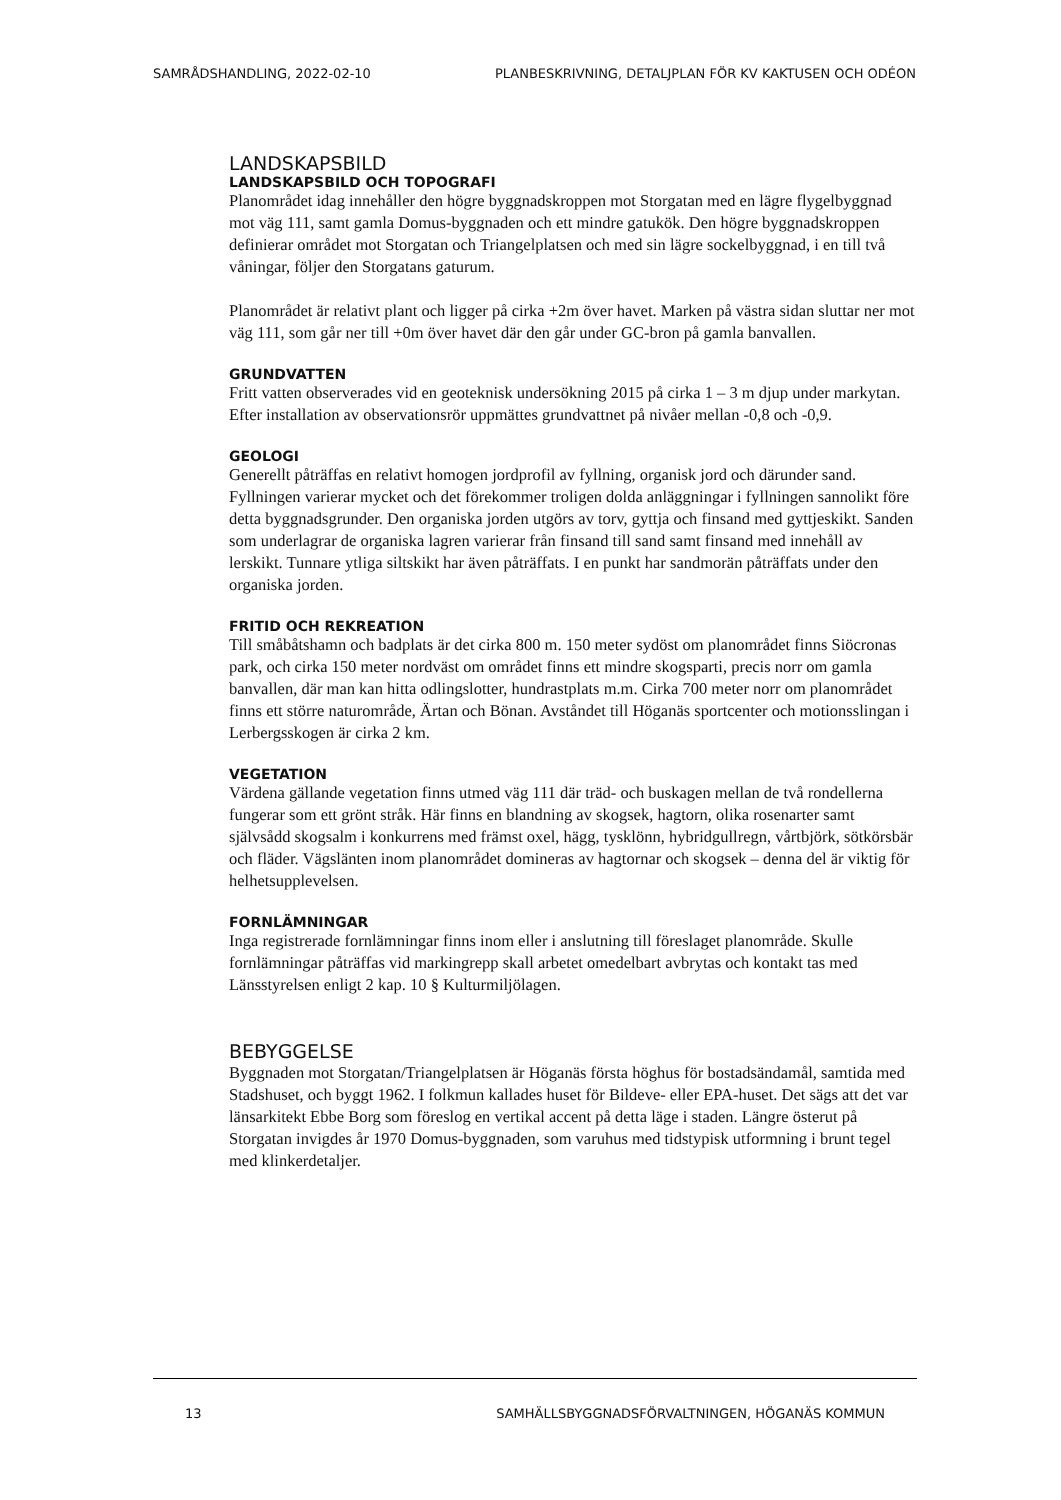SAMRÅDSHANDLING, 2022-02-10 PLANBESKRIVNING, DETALJPLAN FÖR KV KAKTUSEN OCH ODÉON
LANDSKAPSBILD
LANDSKAPSBILD OCH TOPOGRAFI
Planområdet idag innehåller den högre byggnadskroppen mot Storgatan med en lägre flygelbyggnad mot väg 111, samt gamla Domus-byggnaden och ett mindre gatukök. Den högre byggnadskroppen definierar området mot Storgatan och Triangelplatsen och med sin lägre sockelbyggnad, i en till två våningar, följer den Storgatans gaturum.
Planområdet är relativt plant och ligger på cirka +2m över havet. Marken på västra sidan sluttar ner mot väg 111, som går ner till +0m över havet där den går under GC-bron på gamla banvallen.
GRUNDVATTEN
Fritt vatten observerades vid en geoteknisk undersökning 2015 på cirka 1 – 3 m djup under markytan. Efter installation av observationsrör uppmättes grundvattnet på nivåer mellan -0,8 och -0,9.
GEOLOGI
Generellt påträffas en relativt homogen jordprofil av fyllning, organisk jord och därunder sand. Fyllningen varierar mycket och det förekommer troligen dolda anläggningar i fyllningen sannolikt före detta byggnadsgrunder. Den organiska jorden utgörs av torv, gyttja och finsand med gyttjeskikt. Sanden som underlagrar de organiska lagren varierar från finsand till sand samt finsand med innehåll av lerskikt. Tunnare ytliga siltskikt har även påträffats. I en punkt har sandmorän påträffats under den organiska jorden.
FRITID OCH REKREATION
Till småbåtshamn och badplats är det cirka 800 m. 150 meter sydöst om planområdet finns Siöcronas park, och cirka 150 meter nordväst om området finns ett mindre skogsparti, precis norr om gamla banvallen, där man kan hitta odlingslotter, hundrastplats m.m. Cirka 700 meter norr om planområdet finns ett större naturområde, Ärtan och Bönan. Avståndet till Höganäs sportcenter och motionsslingan i Lerbergsskogen är cirka 2 km.
VEGETATION
Värdena gällande vegetation finns utmed väg 111 där träd- och buskagen mellan de två rondellerna fungerar som ett grönt stråk. Här finns en blandning av skogsek, hagtorn, olika rosenarter samt självsådd skogsalm i konkurrens med främst oxel, hägg, tysklönn, hybridgullregn, vårtbjörk, sötkörsbär och fläder. Vägslänten inom planområdet domineras av hagtornar och skogsek – denna del är viktig för helhetsupplevelsen.
FORNLÄMNINGAR
Inga registrerade fornlämningar finns inom eller i anslutning till föreslaget planområde. Skulle fornlämningar påträffas vid markingrepp skall arbetet omedelbart avbrytas och kontakt tas med Länsstyrelsen enligt 2 kap. 10 § Kulturmiljölagen.
BEBYGGELSE
Byggnaden mot Storgatan/Triangelplatsen är Höganäs första höghus för bostadsändamål, samtida med Stadshuset, och byggt 1962. I folkmun kallades huset för Bildeve- eller EPA-huset. Det sägs att det var länsarkitekt Ebbe Borg som föreslog en vertikal accent på detta läge i staden. Längre österut på Storgatan invigdes år 1970 Domus-byggnaden, som varuhus med tidstypisk utformning i brunt tegel med klinkerdetaljer.
13 SAMHÄLLSBYGGNADSFÖRVALTNINGEN, HÖGANÄS KOMMUN